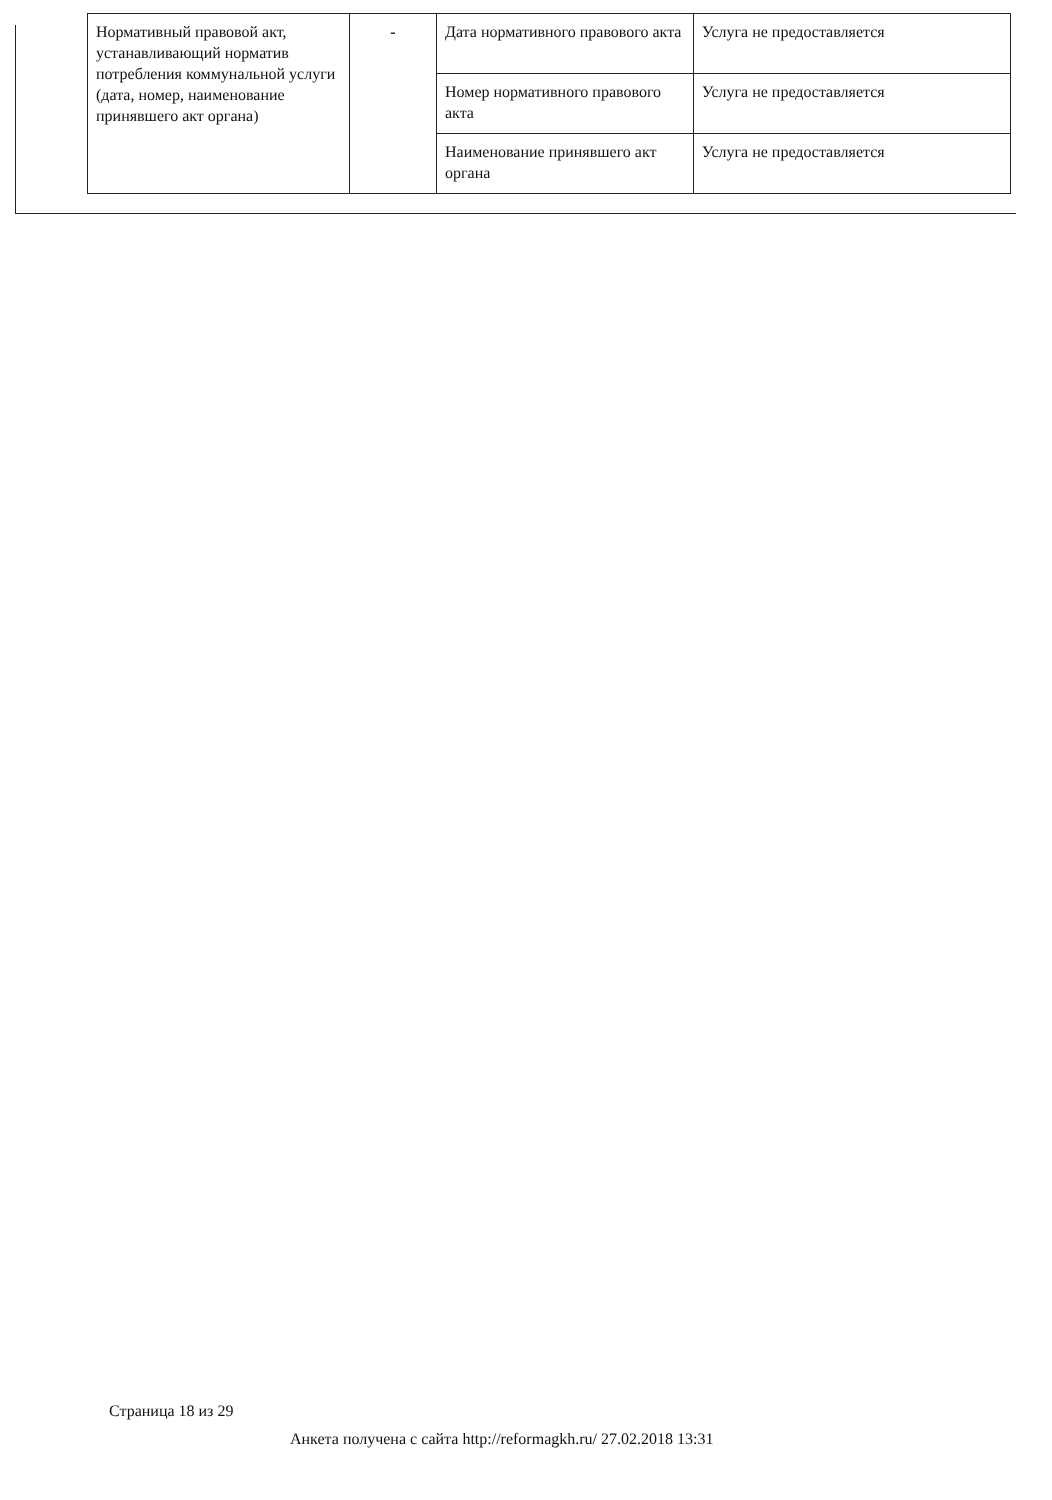| Нормативный правовой акт, устанавливающий норматив потребления коммунальной услуги (дата, номер, наименование принявшего акт органа) | - | Дата нормативного правового акта | Услуга не предоставляется |
| | | Номер нормативного правового акта | Услуга не предоставляется |
| | | Наименование принявшего акт органа | Услуга не предоставляется |
Страница 18 из 29
Анкета получена с сайта http://reformagkh.ru/ 27.02.2018 13:31